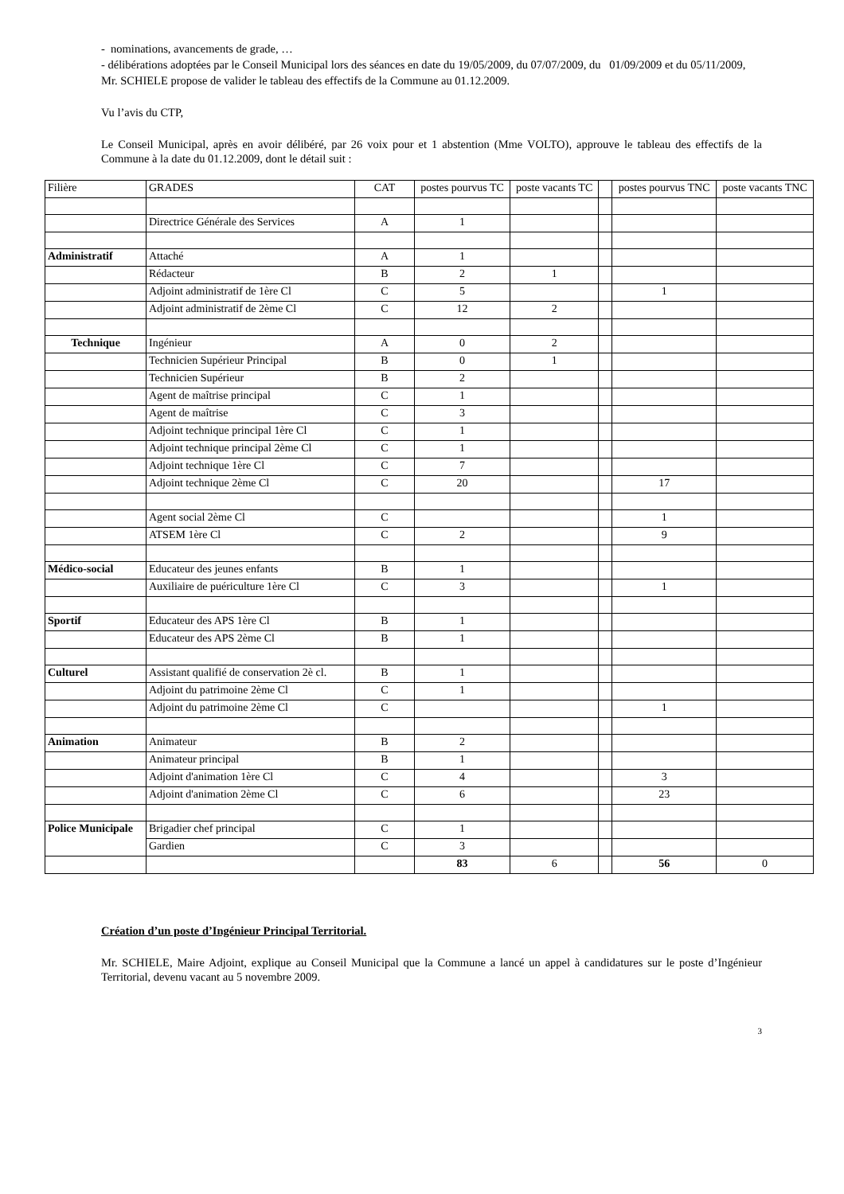- nominations, avancements de grade, …
- délibérations adoptées par le Conseil Municipal lors des séances en date du 19/05/2009, du 07/07/2009, du 01/09/2009 et du 05/11/2009,
Mr. SCHIELE propose de valider le tableau des effectifs de la Commune au 01.12.2009.
Vu l’avis du CTP,
Le Conseil Municipal, après en avoir délibéré, par 26 voix pour et 1 abstention (Mme VOLTO), approuve le tableau des effectifs de la Commune à la date du 01.12.2009, dont le détail suit :
| Filière | GRADES | CAT | postes pourvus TC | poste vacants TC | | postes pourvus TNC | poste vacants TNC |
| --- | --- | --- | --- | --- | --- | --- | --- |
| | Directrice Générale des Services | A | 1 | | | | |
| Administratif | Attaché | A | 1 | | | | |
| | Rédacteur | B | 2 | 1 | | | |
| | Adjoint administratif de 1ère Cl | C | 5 | | | 1 | |
| | Adjoint administratif de 2ème Cl | C | 12 | 2 | | | |
| Technique | Ingénieur | A | 0 | 2 | | | |
| | Technicien Supérieur Principal | B | 0 | 1 | | | |
| | Technicien Supérieur | B | 2 | | | | |
| | Agent de maîtrise principal | C | 1 | | | | |
| | Agent de maîtrise | C | 3 | | | | |
| | Adjoint technique principal 1ère Cl | C | 1 | | | | |
| | Adjoint technique principal 2ème Cl | C | 1 | | | | |
| | Adjoint technique 1ère Cl | C | 7 | | | | |
| | Adjoint technique 2ème Cl | C | 20 | | | 17 | |
| | Agent social 2ème Cl | C | | | | 1 | |
| | ATSEM 1ère Cl | C | 2 | | | 9 | |
| Médico-social | Educateur des jeunes enfants | B | 1 | | | | |
| | Auxiliaire de puériculture 1ère Cl | C | 3 | | | 1 | |
| Sportif | Educateur des APS 1ère Cl | B | 1 | | | | |
| | Educateur des APS 2ème Cl | B | 1 | | | | |
| Culturel | Assistant qualifié de conservation 2è cl. | B | 1 | | | | |
| | Adjoint du patrimoine 2ème Cl | C | 1 | | | | |
| | Adjoint du patrimoine 2ème Cl | C | | | | 1 | |
| Animation | Animateur | B | 2 | | | | |
| | Animateur principal | B | 1 | | | | |
| | Adjoint d'animation 1ère Cl | C | 4 | | | 3 | |
| | Adjoint d'animation 2ème Cl | C | 6 | | | 23 | |
| Police Municipale | Brigadier chef principal | C | 1 | | | | |
| | Gardien | C | 3 | | | | |
| | | | 83 | 6 | | 56 | 0 |
Création d’un poste d’Ingénieur Principal Territorial.
Mr. SCHIELE, Maire Adjoint, explique au Conseil Municipal que la Commune a lancé un appel à candidatures sur le poste d’Ingénieur Territorial, devenu vacant au 5 novembre 2009.
3